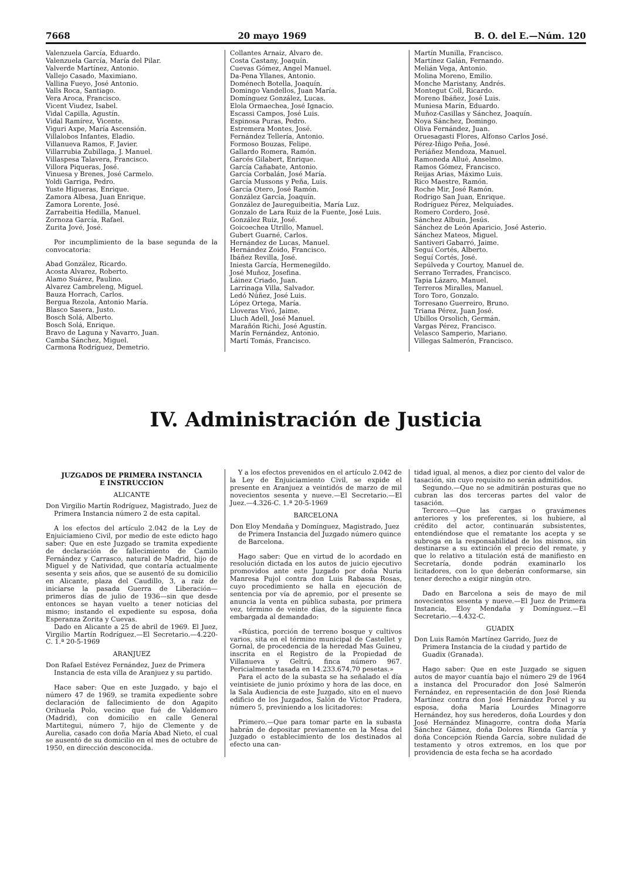7668 20 mayo 1969 B. O. del E.—Núm. 120
Valenzuela García, Eduardo.
Valenzuela García, María del Pilar.
Valverde Martínez, Antonio.
Vallejo Casado, Maximiano.
Vallina Fueyo, José Antonio.
Valls Roca, Santiago.
Vera Aroca, Francisco.
Vicent Viudez, Isabel.
Vidal Capilla, Agustín.
Vidal Ramírez, Vicente.
Viguri Axpe, María Ascensión.
Villalobos Infantes, Eladio.
Villanueva Ramos, F. Javier.
Villarrubia Zubillaga, J. Manuel.
Villaspesa Talavera, Francisco.
Villora Piqueras, José.
Vinuesa y Brenes, José Carmelo.
Yoldi Garriga, Pedro.
Yuste Higueras, Enrique.
Zamora Albesa, Juan Enrique.
Zamora Lorente, José.
Zarrabeitia Hedilla, Manuel.
Zornoza García, Rafael.
Zurita Jové, José.
Por incumplimiento de la base segunda de la convocatoria:
Abad González, Ricardo.
Acosta Alvarez, Roberto.
Alamo Suárez, Paulino.
Alvarez Cambreleng, Miguel.
Bauza Horrach, Carlos.
Bergua Rezola, Antonio María.
Blasco Sasera, Justo.
Bosch Solá, Alberto.
Bosch Solá, Enrique.
Bravo de Laguna y Navarro, Juan.
Camba Sánchez, Miguel.
Carmona Rodríguez, Demetrio.
Collantes Arnaiz, Alvaro de.
Costa Castany, Joaquín.
Cuevas Gómez, Angel Manuel.
Da-Pena Yllanes, Antonio.
Doménech Botella, Joaquín.
Domingo Vandellos, Juan María.
Domínguez González, Lucas.
Elola Ormaechea, José Ignacio.
Escassi Campos, José Luis.
Espinosa Puras, Pedro.
Estremera Montes, José.
Fernández Tellería, Antonio.
Formoso Bouzas, Felipe.
Gallardo Romera, Ramón.
Garcés Gilabert, Enrique.
García Cañabate, Antonio.
García Corbalán, José María.
García Mussons y Peña, Luis.
García Otero, José Ramón.
González García, Joaquín.
González de Jaureguibeitia, María Luz.
Gonzalo de Lara Ruiz de la Fuente, José Luis.
González Ruiz, José.
Goicoechea Utrillo, Manuel.
Gubert Guarné, Carlos.
Hernández de Lucas, Manuel.
Hernández Zoido, Francisco.
Ibáñez Revilla, José.
Iniesta García, Hermenegildo.
José Muñoz, Josefina.
Láinez Criado, Juan.
Larrinaga Villa, Salvador.
Ledó Núñez, José Luis.
López Ortega, María.
Lloveras Vivó, Jaime.
Lluch Adell, José Manuel.
Marañón Richi, José Agustín.
Marín Fernández, Antonio.
Martí Tomás, Francisco.
Martín Munilla, Francisco.
Martínez Galán, Fernando.
Melián Vega, Antonio.
Molina Moreno, Emilio.
Monche Maristany, Andrés.
Montegut Coll, Ricardo.
Moreno Ibáñez, José Luis.
Muniesa Marín, Eduardo.
Muñoz-Casillas y Sánchez, Joaquín.
Noya Sánchez, Domingo.
Oliva Fernández, Juan.
Oruesagasti Flores, Alfonso Carlos José.
Pérez-Iñigo Peña, José.
Periáñez Mendoza, Manuel.
Ramoneda Allué, Anselmo.
Ramos Gómez, Francisco.
Reijas Arias, Máximo Luis.
Rico Maestre, Ramón.
Roche Mir, José Ramón.
Rodrigo San Juan, Enrique.
Rodríguez Pérez, Melquíades.
Romero Cordero, José.
Sánchez Albuin, Jesús.
Sánchez de León Aparicio, José Asterio.
Sánchez Mateos, Miguel.
Santiveri Gabarró, Jaime.
Seguí Cortés, Alberto.
Seguí Cortés, José.
Sepúlveda y Courtoy, Manuel de.
Serrano Terrades, Francisco.
Tapia Lázaro, Manuel.
Terreros Miralles, Manuel.
Toro Toro, Gonzalo.
Torresano Guerreiro, Bruno.
Triana Pérez, Juan José.
Ubillos Orsolich, Germán.
Vargas Pérez, Francisco.
Velasco Samperio, Mariano.
Villegas Salmerón, Francisco.
IV. Administración de Justicia
JUZGADOS DE PRIMERA INSTANCIA
E INSTRUCCION
ALICANTE
Don Virgilio Martín Rodríguez, Magistrado, Juez de Primera Instancia número 2 de esta capital.
A los efectos del artículo 2.042 de la Ley de Enjuiciamieno Civil, por medio de este edicto hago saber: Que en este Juzgado se tramita expediente de declaración de fallecimiento de Camilo Fernández y Carrasco, natural de Madrid, hijo de Miguel y de Natividad, que contaría actualmente sesenta y seis años, que se ausentó de su domicilio en Alicante, plaza del Caudillo, 3, a raíz de iniciarse la pasada Guerra de Liberación—primeros días de julio de 1936—sin que desde entonces se hayan vuelto a tener noticias del mismo; instando el expediente su esposa, doña Esperanza Zorita y Cuevas.
Dado en Alicante a 25 de abril de 1969. El Juez, Virgilio Martín Rodríguez.—El Secretario.—4.220-C. 1.ª 20-5-1969
ARANJUEZ
Don Rafael Estévez Fernández, Juez de Primera Instancia de esta villa de Aranjuez y su partido.
Hace saber: Que en este Juzgado, y bajo el número 47 de 1969, se tramita expediente sobre declaración de fallecimiento de don Agapito Orihuela Polo, vecino que fué de Valdemoro (Madrid), con domicilio en calle General Martitegui, número 7, hijo de Clemente y de Aurelia, casado con doña María Abad Nieto, el cual se ausentó de su domicilio en el mes de octubre de 1950, en dirección desconocida.
Y a los efectos prevenidos en el artículo 2.042 de la Ley de Enjuiciamiento Civil, se expide el presente en Aranjuez a veintidós de marzo de mil novecientos sesenta y nueve.—El Secretario.—El Juez.—4.326-C. 1.ª 20-5-1969
BARCELONA
Don Eloy Mendaña y Domínguez, Magistrado, Juez de Primera Instancia del Juzgado número quince de Barcelona.
Hago saber: Que en virtud de lo acordado en resolución dictada en los autos de juicio ejecutivo promovidos ante este Juzgado por doña Nuria Manresa Pujol contra don Luis Rabassa Rosas, cuyo procedimiento se halla en ejecución de sentencia por vía de apremio, por el presente se anuncia la venta en pública subasta, por primera vez, término de veinte días, de la siguiente finca embargada al demandado:
«Rústica, porción de terreno bosque y cultivos varios, sita en el término municipal de Castellet y Gornal, de procedencia de la heredad Mas Guineu, inscrita en el Registro de la Propiedad de Villanueva y Geltrú, finca número 967. Pericialmente tasada en 14.233.674,70 pesetas.»
Para el acto de la subasta se ha señalado el día veintisiete de junio próximo y hora de las doce, en la Sala Audiencia de este Juzgado, sito en el nuevo edificio de los Juzgados, Salón de Víctor Pradera, número 5, previniendo a los licitadores:
Primero.—Que para tomar parte en la subasta habrán de depositar previamente en la Mesa del Juzgado o establecimiento de los destinados al efecto una can-
tidad igual, al menos, a diez por ciento del valor de tasación, sin cuyo requisito no serán admitidos.
Segundo.—Que no se admitirán posturas que no cubran las dos terceras partes del valor de tasación.
Tercero.—Que las cargas o gravámenes anteriores y los preferentes, si los hubiere, al crédito del actor, continuarán subsistentes, entendiéndose que el rematante los acepta y se subroga en la responsabilidad de los mismos, sin destinarse a su extinción el precio del remate, y que lo relativo a titulación está de manifiesto en Secretaría, donde podrán examinarlo los licitadores, con lo que deberán conformarse, sin tener derecho a exigir ningún otro.
Dado en Barcelona a seis de mayo de mil novecientos sesenta y nueve.—El Juez de Primera Instancia, Eloy Mendaña y Domínguez.—El Secretario.—4.432-C.
GUADIX
Don Luis Ramón Martínez Garrido, Juez de Primera Instancia de la ciudad y partido de Guadix (Granada).
Hago saber: Que en este Juzgado se siguen autos de mayor cuantía bajo el número 29 de 1964 a instanca del Procurador don José Salmerón Fernández, en representación de don José Rienda Martínez contra don José Hernández Porcel y su esposa, doña María Lourdes Minagorre Hernández, hoy sus herederos, doña Lourdes y don José Hernández Minagorre, contra doña María Sánchez Gámez, doña Dolores Rienda García y doña Concepción Rienda García, sobre nulidad de testamento y otros extremos, en los que por providencia de esta fecha se ha acordado